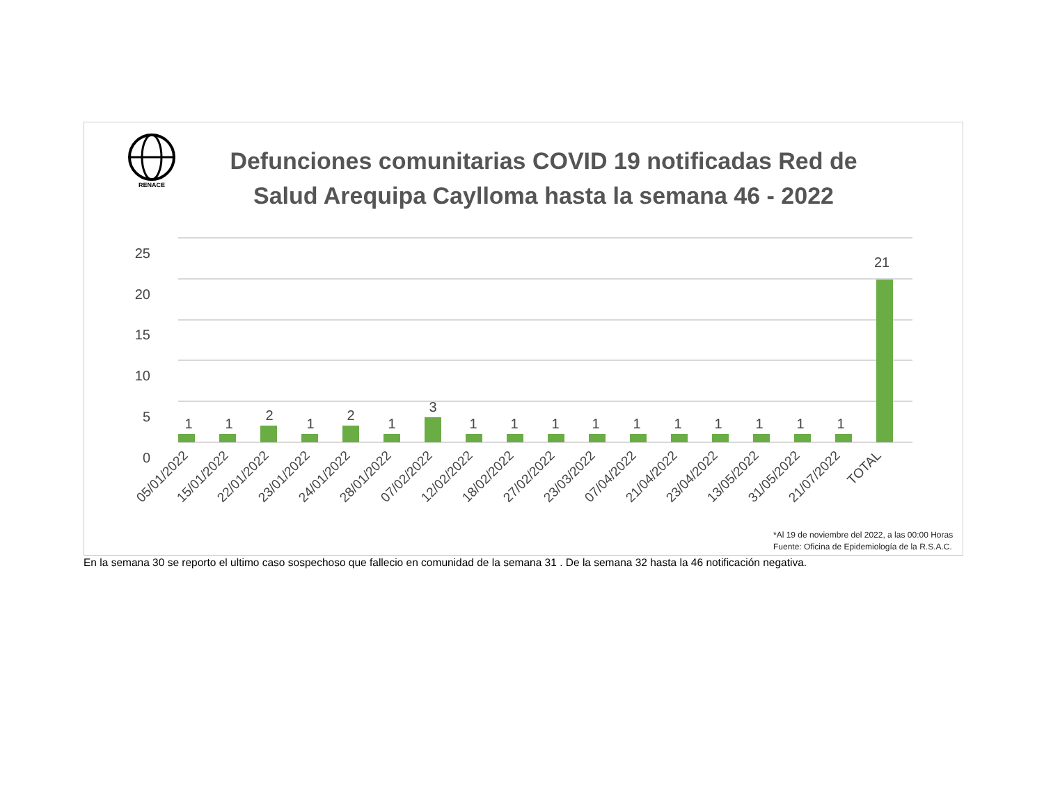RENACE
Defunciones comunitarias COVID 19 notificadas Red de Salud Arequipa Caylloma hasta la semana 46 - 2022
25
20
15
10
5
0
1
1
2
1
2
1
3
1
1
1
1
1
1
1
1
1
1
21
05/01/2022
15/01/2022
22/01/2022
23/01/2022
24/01/2022
28/01/2022
07/02/2022
12/02/2022
18/02/2022
27/02/2022
23/03/2022
07/04/2022
21/04/2022
23/04/2022
13/05/2022
31/05/2022
21/07/2022
TOTAL
*Al 19 de noviembre del 2022, a las 00:00 Horas
Fuente: Oficina de Epidemiología de la R.S.A.C.
En la semana 30 se reporto el ultimo caso sospechoso que fallecio en comunidad de la semana 31 . De la semana 32 hasta la 46 notificación negativa.